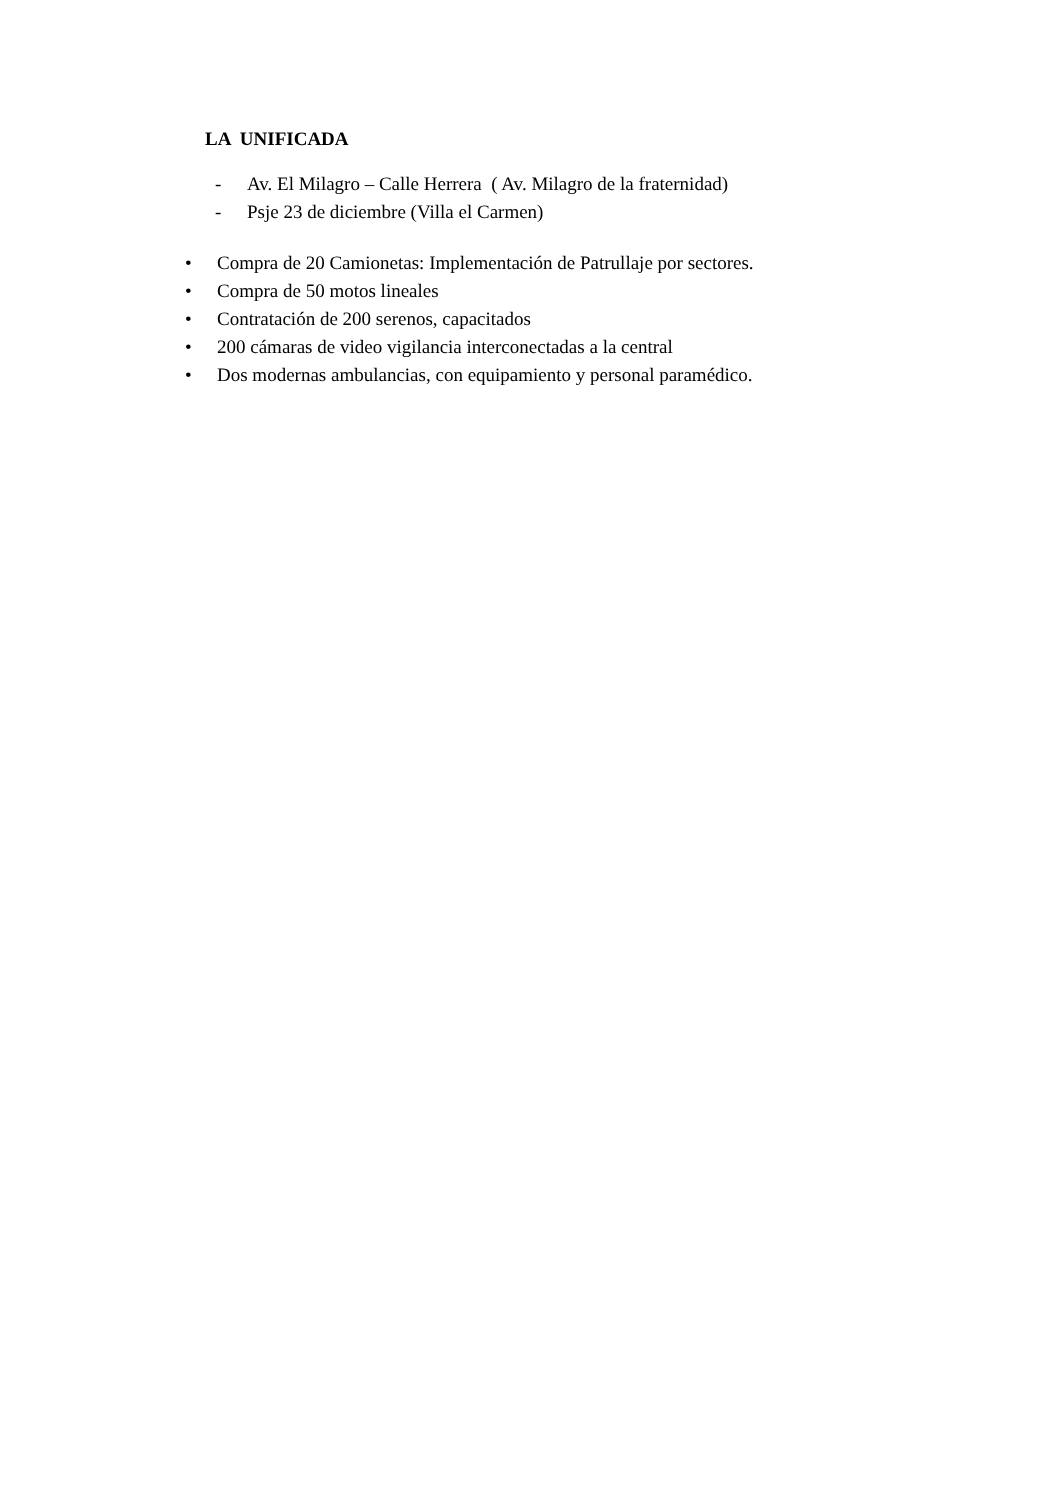LA UNIFICADA
- Av. El Milagro – Calle Herrera ( Av. Milagro de la fraternidad)
- Psje 23 de diciembre (Villa el Carmen)
• Compra de 20 Camionetas: Implementación de Patrullaje por sectores.
• Compra de 50 motos lineales
• Contratación de 200 serenos, capacitados
• 200 cámaras de video vigilancia interconectadas a la central
• Dos modernas ambulancias, con equipamiento y personal paramédico.